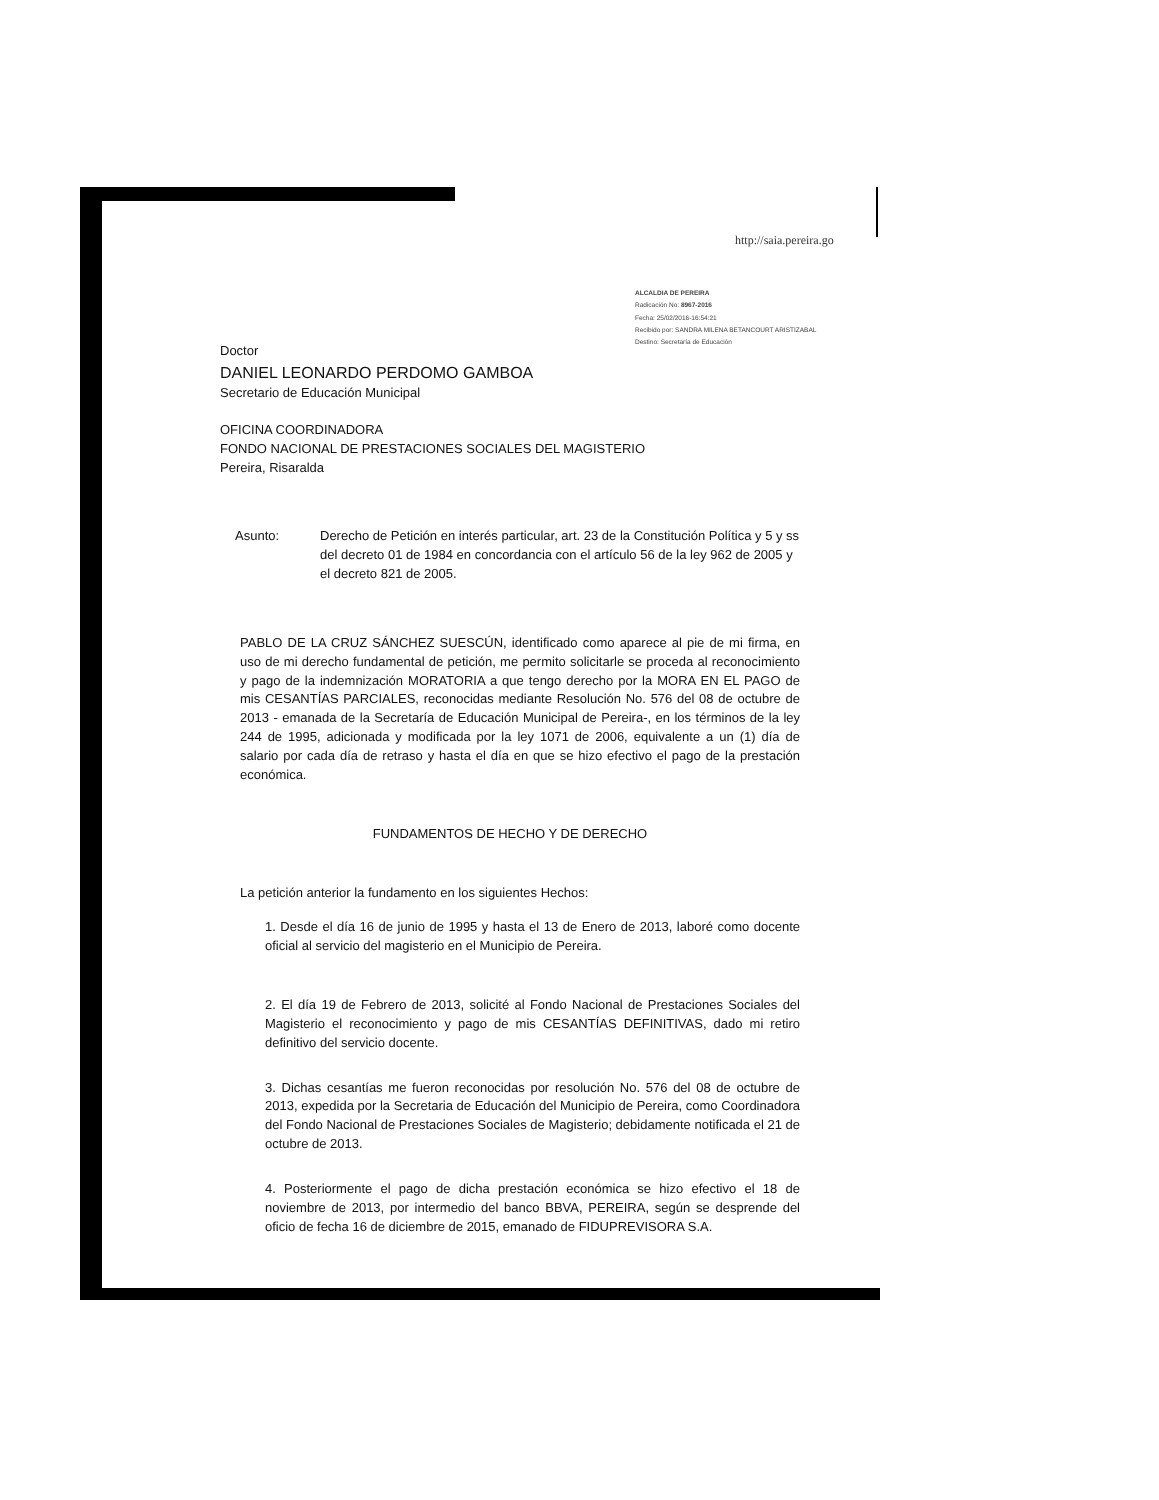http://saia.pereira.go
ALCALDIA DE PEREIRA
Radicación No: 8967-2016
Fecha: 25/02/2016-16:54:21
Recibido por: SANDRA MILENA BETANCOURT ARISTIZABAL
Destino: Secretaría de Educación
Doctor
DANIEL LEONARDO PERDOMO GAMBOA
Secretario de Educación Municipal
OFICINA COORDINADORA
FONDO NACIONAL DE PRESTACIONES SOCIALES DEL MAGISTERIO
Pereira, Risaralda
Asunto: Derecho de Petición en interés particular, art. 23 de la Constitución Política y 5 y ss del decreto 01 de 1984 en concordancia con el artículo 56 de la ley 962 de 2005 y el decreto 821 de 2005.
PABLO DE LA CRUZ SÁNCHEZ SUESCÚN, identificado como aparece al pie de mi firma, en uso de mi derecho fundamental de petición, me permito solicitarle se proceda al reconocimiento y pago de la indemnización MORATORIA a que tengo derecho por la MORA EN EL PAGO de mis CESANTÍAS PARCIALES, reconocidas mediante Resolución No. 576 del 08 de octubre de 2013 - emanada de la Secretaría de Educación Municipal de Pereira-, en los términos de la ley 244 de 1995, adicionada y modificada por la ley 1071 de 2006, equivalente a un (1) día de salario por cada día de retraso y hasta el día en que se hizo efectivo el pago de la prestación económica.
FUNDAMENTOS DE HECHO Y DE DERECHO
La petición anterior la fundamento en los siguientes Hechos:
1. Desde el día 16 de junio de 1995 y hasta el 13 de Enero de 2013, laboré como docente oficial al servicio del magisterio en el Municipio de Pereira.
2. El día 19 de Febrero de 2013, solicité al Fondo Nacional de Prestaciones Sociales del Magisterio el reconocimiento y pago de mis CESANTÍAS DEFINITIVAS, dado mi retiro definitivo del servicio docente.
3. Dichas cesantías me fueron reconocidas por resolución No. 576 del 08 de octubre de 2013, expedida por la Secretaria de Educación del Municipio de Pereira, como Coordinadora del Fondo Nacional de Prestaciones Sociales de Magisterio; debidamente notificada el 21 de octubre de 2013.
4. Posteriormente el pago de dicha prestación económica se hizo efectivo el 18 de noviembre de 2013, por intermedio del banco BBVA, PEREIRA, según se desprende del oficio de fecha 16 de diciembre de 2015, emanado de FIDUPREVISORA S.A.